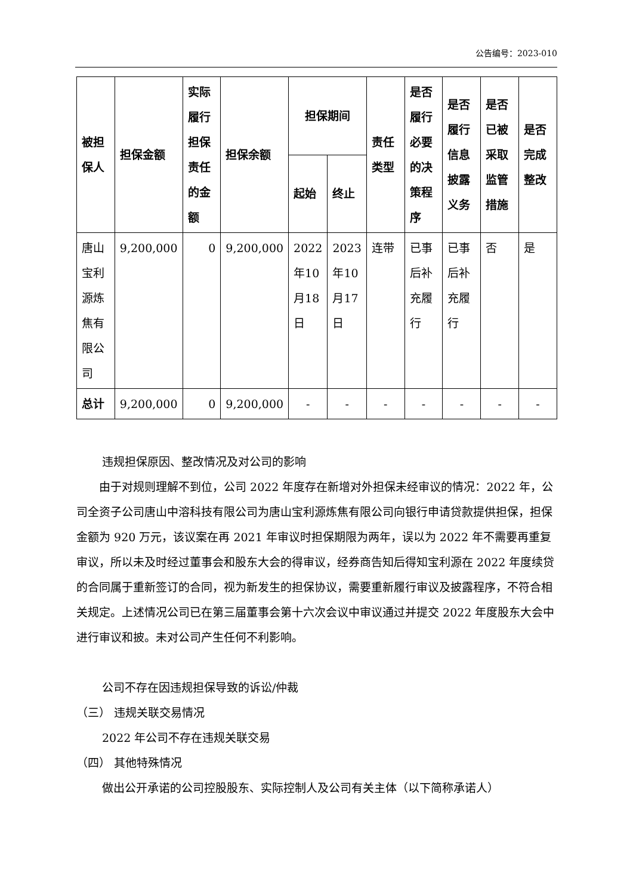公告编号：2023-010
| 被担保人 | 担保金额 | 实际履行担保责任的金额 | 担保余额 | 担保期间 | | 责任类型 | 是否履行必要的决策程序 | 是否履行信息披露义务 | 是否已被采取监管措施 | 是否完成整改 |
| --- | --- | --- | --- | --- | --- | --- | --- | --- | --- | --- |
| | | | | 起始 | 终止 | | | | | |
| 唐山宝利源炼焦有限公司 | 9,200,000 | 0 | 9,200,000 | 2022年10月18日 | 2023年10月17日 | 连带 | 已事后补充履行 | 已事后补充履行 | 否 | 是 |
| 总计 | 9,200,000 | 0 | 9,200,000 | - | - | - | - | - | - | - |
违规担保原因、整改情况及对公司的影响
由于对规则理解不到位，公司 2022 年度存在新增对外担保未经审议的情况：2022 年，公司全资子公司唐山中溶科技有限公司为唐山宝利源炼焦有限公司向银行申请贷款提供担保，担保金额为 920 万元，该议案在再 2021 年审议时担保期限为两年，误以为 2022 年不需要再重复审议，所以未及时经过董事会和股东大会的得审议，经券商告知后得知宝利源在 2022 年度续贷的合同属于重新签订的合同，视为新发生的担保协议，需要重新履行审议及披露程序，不符合相关规定。上述情况公司已在第三届董事会第十六次会议中审议通过并提交 2022 年度股东大会中进行审议和披。未对公司产生任何不利影响。
公司不存在因违规担保导致的诉讼/仲裁
（三） 违规关联交易情况
2022 年公司不存在违规关联交易
（四） 其他特殊情况
做出公开承诺的公司控股股东、实际控制人及公司有关主体（以下简称承诺人）